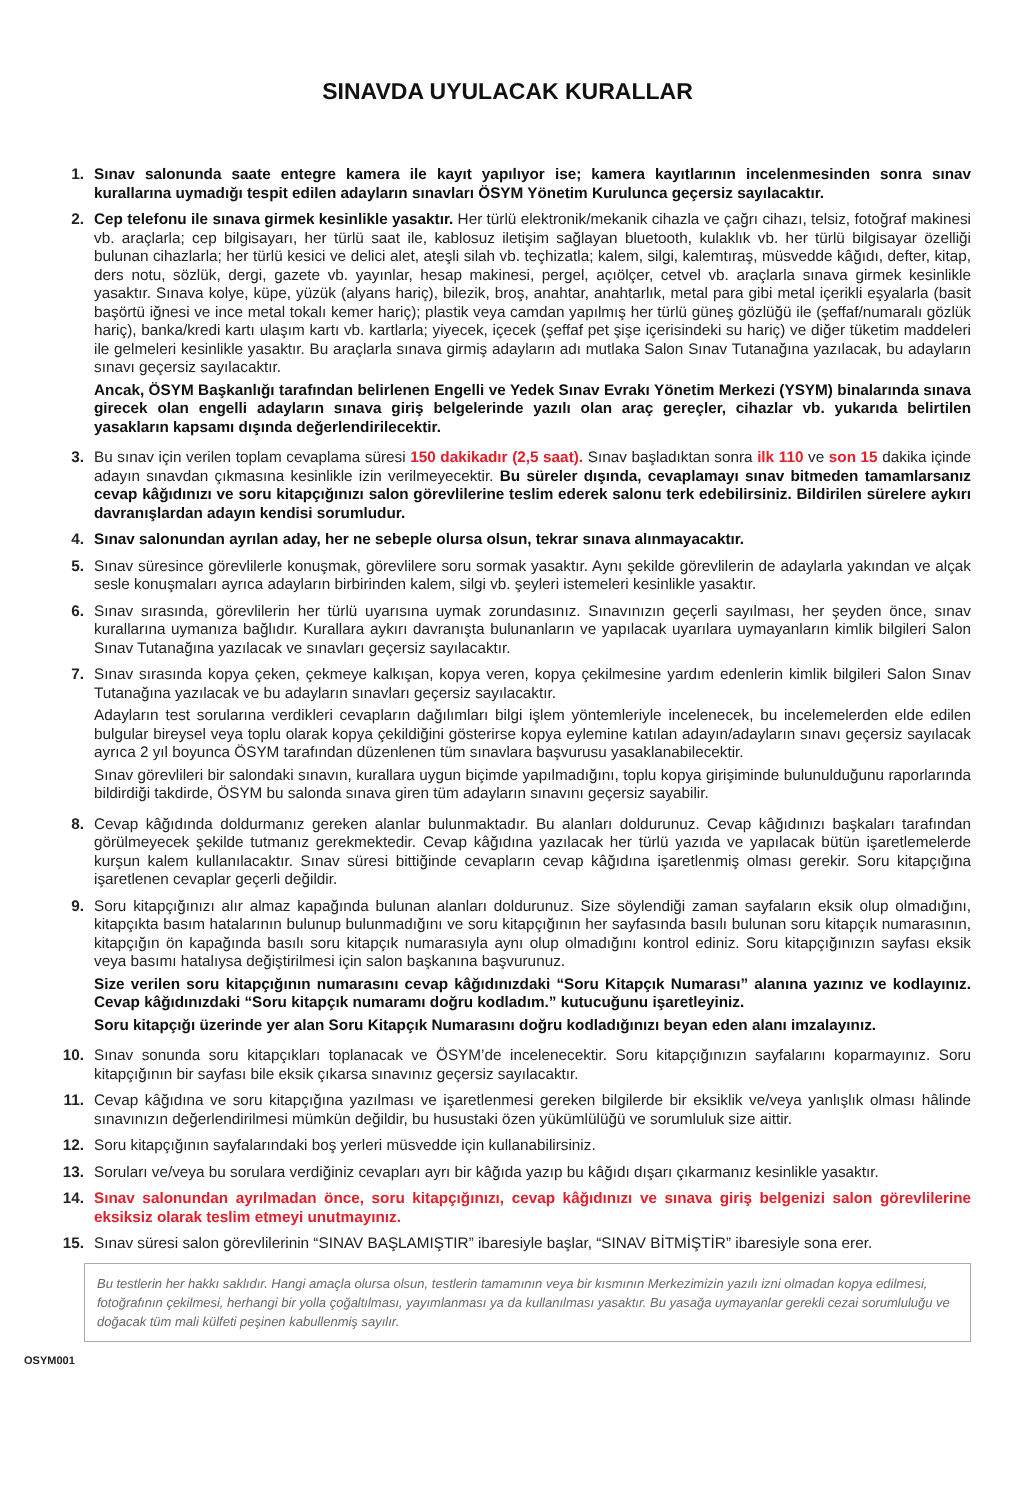SINAVDA UYULACAK KURALLAR
1. Sınav salonunda saate entegre kamera ile kayıt yapılıyor ise; kamera kayıtlarının incelenmesinden sonra sınav kurallarına uymadığı tespit edilen adayların sınavları ÖSYM Yönetim Kurulunca geçersiz sayılacaktır.
2. Cep telefonu ile sınava girmek kesinlikle yasaktır. Her türlü elektronik/mekanik cihazla ve çağrı cihazı, telsiz, fotoğraf makinesi vb. araçlarla; cep bilgisayarı, her türlü saat ile, kablosuz iletişim sağlayan bluetooth, kulaklık vb. her türlü bilgisayar özelliği bulunan cihazlarla; her türlü kesici ve delici alet, ateşli silah vb. teçhizatla; kalem, silgi, kalemtıraş, müsvedde kâğıdı, defter, kitap, ders notu, sözlük, dergi, gazete vb. yayınlar, hesap makinesi, pergel, açıölçer, cetvel vb. araçlarla sınava girmek kesinlikle yasaktır. Sınava kolye, küpe, yüzük (alyans hariç), bilezik, broş, anahtar, anahtarlık, metal para gibi metal içerikli eşyalarla (basit başörtü iğnesi ve ince metal tokalı kemer hariç); plastik veya camdan yapılmış her türlü güneş gözlüğü ile (şeffaf/numaralı gözlük hariç), banka/kredi kartı ulaşım kartı vb. kartlarla; yiyecek, içecek (şeffaf pet şişe içerisindeki su hariç) ve diğer tüketim maddeleri ile gelmeleri kesinlikle yasaktır. Bu araçlarla sınava girmiş adayların adı mutlaka Salon Sınav Tutanağına yazılacak, bu adayların sınavı geçersiz sayılacaktır.
Ancak, ÖSYM Başkanlığı tarafından belirlenen Engelli ve Yedek Sınav Evrakı Yönetim Merkezi (YSYM) binalarında sınava girecek olan engelli adayların sınava giriş belgelerinde yazılı olan araç gereçler, cihazlar vb. yukarıda belirtilen yasakların kapsamı dışında değerlendirilecektir.
3. Bu sınav için verilen toplam cevaplama süresi 150 dakikadır (2,5 saat). Sınav başladıktan sonra ilk 110 ve son 15 dakika içinde adayın sınavdan çıkmasına kesinlikle izin verilmeyecektir. Bu süreler dışında, cevaplamayı sınav bitmeden tamamlarsanız cevap kâğıdınızı ve soru kitapçığınızı salon görevlilerine teslim ederek salonu terk edebilirsiniz. Bildirilen sürelere aykırı davranışlardan adayın kendisi sorumludur.
4. Sınav salonundan ayrılan aday, her ne sebeple olursa olsun, tekrar sınava alınmayacaktır.
5. Sınav süresince görevlilerle konuşmak, görevlilere soru sormak yasaktır. Aynı şekilde görevlilerin de adaylarla yakından ve alçak sesle konuşmaları ayrıca adayların birbirinden kalem, silgi vb. şeyleri istemeleri kesinlikle yasaktır.
6. Sınav sırasında, görevlilerin her türlü uyarısına uymak zorundasınız. Sınavınızın geçerli sayılması, her şeyden önce, sınav kurallarına uymanıza bağlıdır. Kurallara aykırı davranışta bulunanların ve yapılacak uyarılara uymayanların kimlik bilgileri Salon Sınav Tutanağına yazılacak ve sınavları geçersiz sayılacaktır.
7. Sınav sırasında kopya çeken, çekmeye kalkışan, kopya veren, kopya çekilmesine yardım edenlerin kimlik bilgileri Salon Sınav Tutanağına yazılacak ve bu adayların sınavları geçersiz sayılacaktır.
Adayların test sorularına verdikleri cevapların dağılımları bilgi işlem yöntemleriyle incelenecek, bu incelemelerden elde edilen bulgular bireysel veya toplu olarak kopya çekildiğini gösterirse kopya eylemine katılan adayın/adayların sınavı geçersiz sayılacak ayrıca 2 yıl boyunca ÖSYM tarafından düzenlenen tüm sınavlara başvurusu yasaklanabilecektir.
Sınav görevlileri bir salondaki sınavın, kurallara uygun biçimde yapılmadığını, toplu kopya girişiminde bulunulduğunu raporlarında bildirdiği takdirde, ÖSYM bu salonda sınava giren tüm adayların sınavını geçersiz sayabilir.
8. Cevap kâğıdında doldurmanız gereken alanlar bulunmaktadır. Bu alanları doldurunuz. Cevap kâğıdınızı başkaları tarafından görülmeyecek şekilde tutmanız gerekmektedir. Cevap kâğıdına yazılacak her türlü yazıda ve yapılacak bütün işaretlemelerde kurşun kalem kullanılacaktır. Sınav süresi bittiğinde cevapların cevap kâğıdına işaretlenmiş olması gerekir. Soru kitapçığına işaretlenen cevaplar geçerli değildir.
9. Soru kitapçığınızı alır almaz kapağında bulunan alanları doldurunuz. Size söylendiği zaman sayfaların eksik olup olmadığını, kitapçıkta basım hatalarının bulunup bulunmadığını ve soru kitapçığının her sayfasında basılı bulunan soru kitapçık numarasının, kitapçığın ön kapağında basılı soru kitapçık numarasıyla aynı olup olmadığını kontrol ediniz. Soru kitapçığınızın sayfası eksik veya basımı hatalıysa değiştirilmesi için salon başkanına başvurunuz.
Size verilen soru kitapçığının numarasını cevap kâğıdınızdaki “Soru Kitapçık Numarası” alanına yazınız ve kodlayınız. Cevap kâğıdınızdaki “Soru kitapçık numaramı doğru kodladım.” kutucuğunu işaretleyiniz.
Soru kitapçığı üzerinde yer alan Soru Kitapçık Numarasını doğru kodladığınızı beyan eden alanı imzalayınız.
10. Sınav sonunda soru kitapçıkları toplanacak ve ÖSYM’de incelenecektir. Soru kitapçığınızın sayfalarını koparmayınız. Soru kitapçığının bir sayfası bile eksik çıkarsa sınavınız geçersiz sayılacaktır.
11. Cevap kâğıdına ve soru kitapçığına yazılması ve işaretlenmesi gereken bilgilerde bir eksiklik ve/veya yanlışlık olması hâlinde sınavınızın değerlendirilmesi mümkün değildir, bu husustaki özen yükümlülüğü ve sorumluluk size aittir.
12. Soru kitapçığının sayfalarındaki boş yerleri müsvedde için kullanabilirsiniz.
13. Soruları ve/veya bu sorulara verdiğiniz cevapları ayrı bir kâğıda yazıp bu kâğıdı dışarı çıkarmanız kesinlikle yasaktır.
14. Sınav salonundan ayrılmadan önce, soru kitapçığınızı, cevap kâğıdınızı ve sınava giriş belgenizi salon görevlilerine eksiksiz olarak teslim etmeyi unutmayınız.
15. Sınav süresi salon görevlilerinin “SINAV BAŞLAMIŞTIR” ibaresiyle başlar, “SINAV BİTMİŞTİR” ibaresiyle sona erer.
Bu testlerin her hakkı saklıdır. Hangi amaçla olursa olsun, testlerin tamamının veya bir kısmının Merkezimizin yazılı izni olmadan kopya edilmesi, fotoğrafının çekilmesi, herhangi bir yolla çoğaltılması, yayımlanması ya da kullanılması yasaktır. Bu yasağa uymayanlar gerekli cezai sorumluluğu ve doğacak tüm mali külfeti peşinen kabullenmiş sayılır.
OSYM001